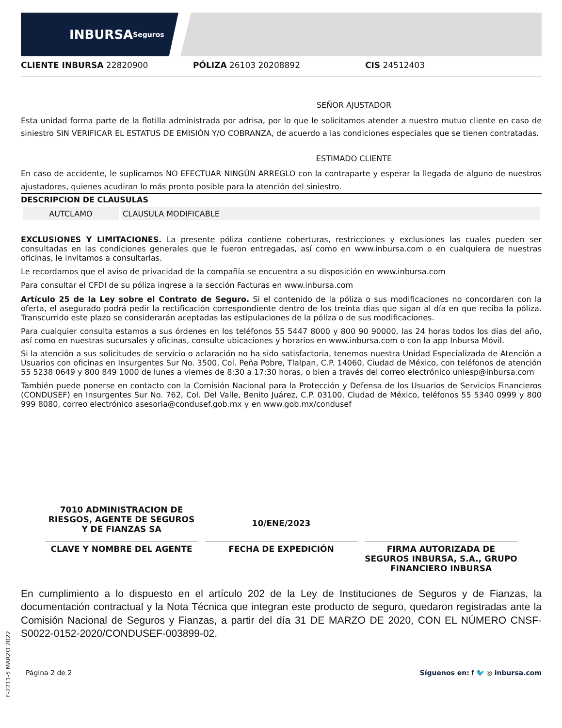INBURSA
Seguros
CLIENTE INBURSA 22820900 PÓLIZA 26103 20208892 CIS 24512403
SEÑOR AJUSTADOR
Esta unidad forma parte de la flotilla administrada por adrisa, por lo que le solicitamos atender a nuestro mutuo cliente en caso de siniestro SIN VERIFICAR EL ESTATUS DE EMISIÓN Y/O COBRANZA, de acuerdo a las condiciones especiales que se tienen contratadas.
ESTIMADO CLIENTE
En caso de accidente, le suplicamos NO EFECTUAR NINGÚN ARREGLO con la contraparte y esperar la llegada de alguno de nuestros ajustadores, quienes acudiran lo más pronto posible para la atención del siniestro.
DESCRIPCION DE CLAUSULAS
| AUTCLAMO | CLAUSULA MODIFICABLE |
EXCLUSIONES Y LIMITACIONES. La presente póliza contiene coberturas, restricciones y exclusiones las cuales pueden ser consultadas en las condiciones generales que le fueron entregadas, así como en www.inbursa.com o en cualquiera de nuestras oficinas, le invitamos a consultarlas.
Le recordamos que el aviso de privacidad de la compañía se encuentra a su disposición en www.inbursa.com
Para consultar el CFDI de su póliza ingrese a la sección Facturas en www.inbursa.com
Artículo 25 de la Ley sobre el Contrato de Seguro. Si el contenido de la póliza o sus modificaciones no concordaren con la oferta, el asegurado podrá pedir la rectificación correspondiente dentro de los treinta días que sigan al día en que reciba la póliza. Transcurrido este plazo se considerarán aceptadas las estipulaciones de la póliza o de sus modificaciones.
Para cualquier consulta estamos a sus órdenes en los teléfonos 55 5447 8000 y 800 90 90000, las 24 horas todos los días del año, así como en nuestras sucursales y oficinas, consulte ubicaciones y horarios en www.inbursa.com o con la app Inbursa Móvil.
Si la atención a sus solicitudes de servicio o aclaración no ha sido satisfactoria, tenemos nuestra Unidad Especializada de Atención a Usuarios con oficinas en Insurgentes Sur No. 3500, Col. Peña Pobre, Tlalpan, C.P. 14060, Ciudad de México, con teléfonos de atención 55 5238 0649 y 800 849 1000 de lunes a viernes de 8:30 a 17:30 horas, o bien a través del correo electrónico uniesp@inbursa.com
También puede ponerse en contacto con la Comisión Nacional para la Protección y Defensa de los Usuarios de Servicios Financieros (CONDUSEF) en Insurgentes Sur No. 762, Col. Del Valle, Benito Juárez, C.P. 03100, Ciudad de México, teléfonos 55 5340 0999 y 800 999 8080, correo electrónico asesoria@condusef.gob.mx y en www.gob.mx/condusef
7010 ADMINISTRACION DE RIESGOS, AGENTE DE SEGUROS Y DE FIANZAS SA
CLAVE Y NOMBRE DEL AGENTE
10/ENE/2023
FECHA DE EXPEDICIÓN
FIRMA AUTORIZADA DE SEGUROS INBURSA, S.A., GRUPO FINANCIERO INBURSA
En cumplimiento a lo dispuesto en el artículo 202 de la Ley de Instituciones de Seguros y de Fianzas, la documentación contractual y la Nota Técnica que integran este producto de seguro, quedaron registradas ante la Comisión Nacional de Seguros y Fianzas, a partir del día 31 DE MARZO DE 2020, CON EL NÚMERO CNSF-S0022-0152-2020/CONDUSEF-003899-02.
Página 2 de 2 Síguenos en: f 🐦 ◎ inbursa.com
F-2211-5 MARZO 2022